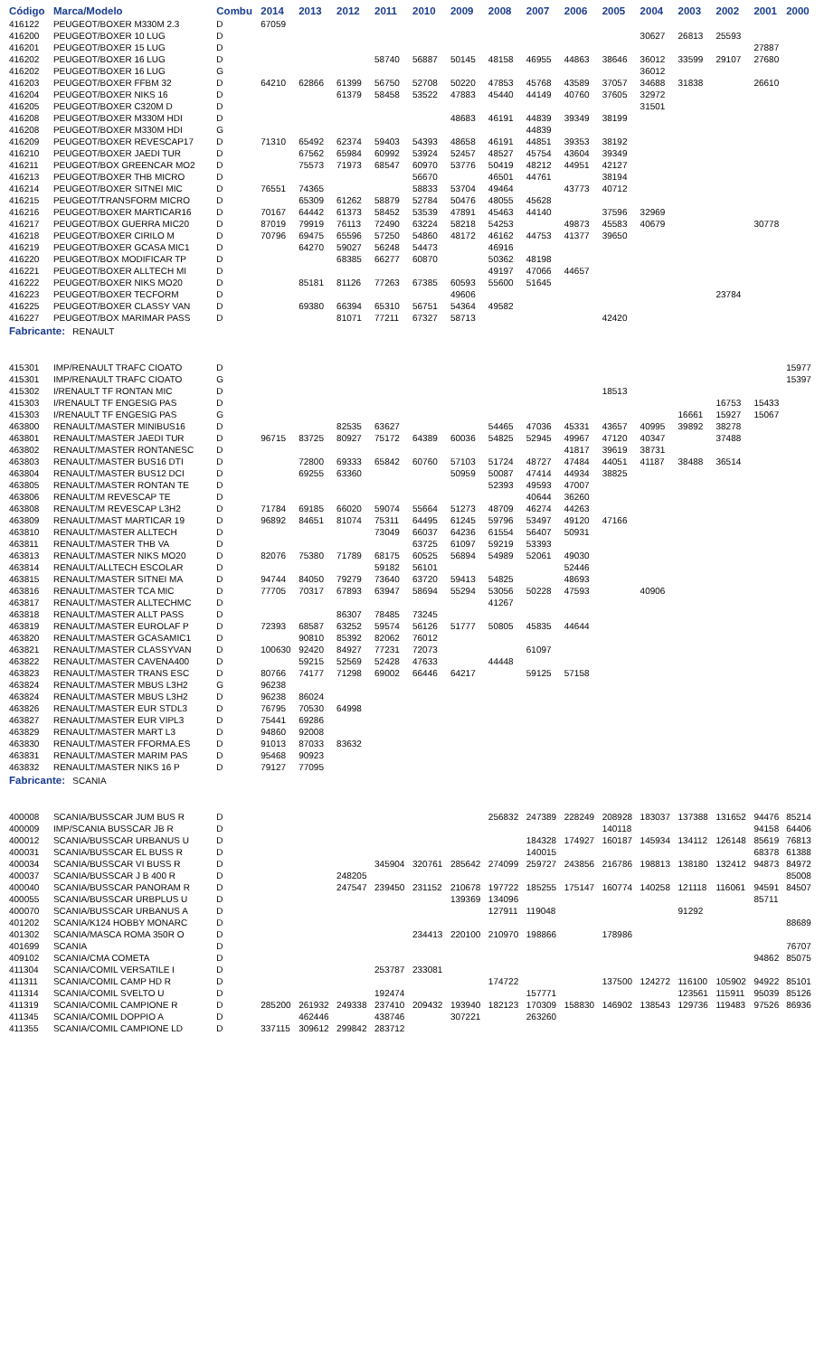| Código | Marca/Modelo | Combu | 2014 | 2013 | 2012 | 2011 | 2010 | 2009 | 2008 | 2007 | 2006 | 2005 | 2004 | 2003 | 2002 | 2001 | 2000 |
| --- | --- | --- | --- | --- | --- | --- | --- | --- | --- | --- | --- | --- | --- | --- | --- | --- | --- |
| 416122 | PEUGEOT/BOXER M330M 2.3 | D | 67059 | | | | | | | | | | | | | | |
| 416200 | PEUGEOT/BOXER 10 LUG | D | | | | | | | | | | | 30627 | 26813 | 25593 | | |
| 416201 | PEUGEOT/BOXER 15 LUG | D | | | | | | | | | | | | | | 27887 | |
| 416202 | PEUGEOT/BOXER 16 LUG | D | | | | 58740 | 56887 | 50145 | 48158 | 46955 | 44863 | 38646 | 36012 | 33599 | 29107 | 27680 | |
| 416202 | PEUGEOT/BOXER 16 LUG | G | | | | | | | | | | | 36012 | | | | |
| 416203 | PEUGEOT/BOXER FFBM 32 | D | 64210 | 62866 | 61399 | 56750 | 52708 | 50220 | 47853 | 45768 | 43589 | 37057 | 34688 | 31838 | | 26610 | |
| 416204 | PEUGEOT/BOXER NIKS 16 | D | | | 61379 | 58458 | 53522 | 47883 | 45440 | 44149 | 40760 | 37605 | 32972 | | | | |
| 416205 | PEUGEOT/BOXER C320M D | D | | | | | | | | | | | 31501 | | | | |
| 416208 | PEUGEOT/BOXER M330M HDI | D | | | | | | 48683 | 46191 | 44839 | 39349 | 38199 | | | | | |
| 416208 | PEUGEOT/BOXER M330M HDI | G | | | | | | | | 44839 | | | | | | | |
| 416209 | PEUGEOT/BOXER REVESCAP17 | D | 71310 | 65492 | 62374 | 59403 | 54393 | 48658 | 46191 | 44851 | 39353 | 38192 | | | | | |
| 416210 | PEUGEOT/BOXER JAEDI TUR | D | | 67562 | 65984 | 60992 | 53924 | 52457 | 48527 | 45754 | 43604 | 39349 | | | | | |
| 416211 | PEUGEOT/BOX GREENCAR MO2 | D | | 75573 | 71973 | 68547 | 60970 | 53776 | 50419 | 48212 | 44951 | 42127 | | | | | |
| 416213 | PEUGEOT/BOXER THB MICRO | D | | | | | 56670 | | 46501 | 44761 | | 38194 | | | | | |
| 416214 | PEUGEOT/BOXER SITNEI MIC | D | 76551 | 74365 | | | 58833 | 53704 | 49464 | | 43773 | 40712 | | | | | |
| 416215 | PEUGEOT/TRANSFORM MICRO | D | | 65309 | 61262 | 58879 | 52784 | 50476 | 48055 | 45628 | | | | | | | |
| 416216 | PEUGEOT/BOXER MARTICAR16 | D | 70167 | 64442 | 61373 | 58452 | 53539 | 47891 | 45463 | 44140 | | 37596 | 32969 | | | | |
| 416217 | PEUGEOT/BOX GUERRA MIC20 | D | 87019 | 79919 | 76113 | 72490 | 63224 | 58218 | 54253 | | 49873 | 45583 | 40679 | | | 30778 | |
| 416218 | PEUGEOT/BOXER CIRILO M | D | 70796 | 69475 | 65596 | 57250 | 54860 | 48172 | 46162 | 44753 | 41377 | 39650 | | | | | |
| 416219 | PEUGEOT/BOXER GCASA MIC1 | D | | 64270 | 59027 | 56248 | 54473 | | 46916 | | | | | | | | |
| 416220 | PEUGEOT/BOX MODIFICAR TP | D | | | 68385 | 66277 | 60870 | | 50362 | 48198 | | | | | | | |
| 416221 | PEUGEOT/BOXER ALLTECH MI | D | | | | | | | 49197 | 47066 | 44657 | | | | | | |
| 416222 | PEUGEOT/BOXER NIKS MO20 | D | | 85181 | 81126 | 77263 | 67385 | 60593 | 55600 | 51645 | | | | | | | |
| 416223 | PEUGEOT/BOXER TECFORM | D | | | | | | 49606 | | | | | | | 23784 | | |
| 416225 | PEUGEOT/BOXER CLASSY VAN | D | | 69380 | 66394 | 65310 | 56751 | 54364 | 49582 | | | | | | | | |
| 416227 | PEUGEOT/BOX MARIMAR PASS | D | | | 81071 | 77211 | 67327 | 58713 | | | | 42420 | | | | | |
| Fabricante: RENAULT | | | | | | | | | | | | | | | | | |
| 415301 | IMP/RENAULT TRAFC CIOATO | D | | | | | | | | | | | | | | | 15977 |
| 415301 | IMP/RENAULT TRAFC CIOATO | G | | | | | | | | | | | | | | | 15397 |
| 415302 | I/RENAULT TF RONTAN MIC | D | | | | | | | | | | 18513 | | | | | |
| 415303 | I/RENAULT TF ENGESIG PAS | D | | | | | | | | | | | | | 16753 | 15433 | |
| 415303 | I/RENAULT TF ENGESIG PAS | G | | | | | | | | | | | | 16661 | 15927 | 15067 | |
| 463800 | RENAULT/MASTER MINIBUS16 | D | | | 82535 | 63627 | | | 54465 | 47036 | 45331 | 43657 | 40995 | 39892 | 38278 | | |
| 463801 | RENAULT/MASTER JAEDI TUR | D | 96715 | 83725 | 80927 | 75172 | 64389 | 60036 | 54825 | 52945 | 49967 | 47120 | 40347 | | 37488 | | |
| 463802 | RENAULT/MASTER RONTANESC | D | | | | | | | | | 41817 | 39619 | 38731 | | | | |
| 463803 | RENAULT/MASTER BUS16 DTI | D | | 72800 | 69333 | 65842 | 60760 | 57103 | 51724 | 48727 | 47484 | 44051 | 41187 | 38488 | 36514 | | |
| 463804 | RENAULT/MASTER BUS12 DCI | D | | 69255 | 63360 | | | 50959 | 50087 | 47414 | 44934 | 38825 | | | | | |
| 463805 | RENAULT/MASTER RONTAN TE | D | | | | | | | 52393 | 49593 | 47007 | | | | | | |
| 463806 | RENAULT/M REVESCAP TE | D | | | | | | | | 40644 | 36260 | | | | | | |
| 463808 | RENAULT/M REVESCAP L3H2 | D | 71784 | 69185 | 66020 | 59074 | 55664 | 51273 | 48709 | 46274 | 44263 | | | | | | |
| 463809 | RENAULT/MAST MARTICAR 19 | D | 96892 | 84651 | 81074 | 75311 | 64495 | 61245 | 59796 | 53497 | 49120 | 47166 | | | | | |
| 463810 | RENAULT/MASTER ALLTECH | D | | | | 73049 | 66037 | 64236 | 61554 | 56407 | 50931 | | | | | | |
| 463811 | RENAULT/MASTER THB VA | D | | | | | 63725 | 61097 | 59219 | 53393 | | | | | | | |
| 463813 | RENAULT/MASTER NIKS MO20 | D | 82076 | 75380 | 71789 | 68175 | 60525 | 56894 | 54989 | 52061 | 49030 | | | | | | |
| 463814 | RENAULT/ALLTECH ESCOLAR | D | | | | 59182 | 56101 | | | | 52446 | | | | | | |
| 463815 | RENAULT/MASTER SITNEI MA | D | 94744 | 84050 | 79279 | 73640 | 63720 | 59413 | 54825 | | 48693 | | | | | | |
| 463816 | RENAULT/MASTER TCA MIC | D | 77705 | 70317 | 67893 | 63947 | 58694 | 55294 | 53056 | 50228 | 47593 | | 40906 | | | | |
| 463817 | RENAULT/MASTER ALLTECHMC | D | | | | | | | 41267 | | | | | | | | |
| 463818 | RENAULT/MASTER ALLT PASS | D | | | 86307 | 78485 | 73245 | | | | | | | | | | |
| 463819 | RENAULT/MASTER EUROLAF P | D | 72393 | 68587 | 63252 | 59574 | 56126 | 51777 | 50805 | 45835 | 44644 | | | | | | |
| 463820 | RENAULT/MASTER GCASAMIC1 | D | | 90810 | 85392 | 82062 | 76012 | | | | | | | | | | |
| 463821 | RENAULT/MASTER CLASSYVAN | D | 100630 | 92420 | 84927 | 77231 | 72073 | | | 61097 | | | | | | | |
| 463822 | RENAULT/MASTER CAVENA400 | D | | 59215 | 52569 | 52428 | 47633 | | 44448 | | | | | | | | |
| 463823 | RENAULT/MASTER TRANS ESC | D | 80766 | 74177 | 71298 | 69002 | 66446 | 64217 | | 59125 | 57158 | | | | | | |
| 463824 | RENAULT/MASTER MBUS L3H2 | G | 96238 | | | | | | | | | | | | | | |
| 463824 | RENAULT/MASTER MBUS L3H2 | D | 96238 | 86024 | | | | | | | | | | | | | |
| 463826 | RENAULT/MASTER EUR STDL3 | D | 76795 | 70530 | 64998 | | | | | | | | | | | | |
| 463827 | RENAULT/MASTER EUR VIPL3 | D | 75441 | 69286 | | | | | | | | | | | | | |
| 463829 | RENAULT/MASTER MART L3 | D | 94860 | 92008 | | | | | | | | | | | | | |
| 463830 | RENAULT/MASTER FFORMA.ES | D | 91013 | 87033 | 83632 | | | | | | | | | | | | |
| 463831 | RENAULT/MASTER MARIM PAS | D | 95468 | 90923 | | | | | | | | | | | | | |
| 463832 | RENAULT/MASTER NIKS 16 P | D | 79127 | 77095 | | | | | | | | | | | | | |
| Fabricante: SCANIA | | | | | | | | | | | | | | | | | |
| 400008 | SCANIA/BUSSCAR JUM BUS R | D | | | | | | | 256832 | 247389 | 228249 | 208928 | 183037 | 137388 | 131652 | 94476 | 85214 |
| 400009 | IMP/SCANIA BUSSCAR JB R | D | | | | | | | | | | 140118 | | | | 94158 | 64406 |
| 400012 | SCANIA/BUSSCAR URBANUS U | D | | | | | | | | 184328 | 174927 | 160187 | 145934 | 134112 | 126148 | 85619 | 76813 |
| 400031 | SCANIA/BUSSCAR EL BUSS R | D | | | | | | | | 140015 | | | | | | 68378 | 61388 |
| 400034 | SCANIA/BUSSCAR VI BUSS R | D | | | | 345904 | 320761 | 285642 | 274099 | 259727 | 243856 | 216786 | 198813 | 138180 | 132412 | 94873 | 84972 |
| 400037 | SCANIA/BUSSCAR J B 400 R | D | | | 248205 | | | | | | | | | | | | 85008 |
| 400040 | SCANIA/BUSSCAR PANORAM R | D | | | 247547 | 239450 | 231152 | 210678 | 197722 | 185255 | 175147 | 160774 | 140258 | 121118 | 116061 | 94591 | 84507 |
| 400055 | SCANIA/BUSSCAR URBPLUS U | D | | | | | | 139369 | 134096 | | | | | | | 85711 | |
| 400070 | SCANIA/BUSSCAR URBANUS A | D | | | | | | | 127911 | 119048 | | | | 91292 | | | |
| 401202 | SCANIA/K124 HOBBY MONARC | D | | | | | | | | | | | | | | | 88689 |
| 401302 | SCANIA/MASCA ROMA 350R O | D | | | | | 234413 | 220100 | 210970 | 198866 | | 178986 | | | | | |
| 401699 | SCANIA | D | | | | | | | | | | | | | | | 76707 |
| 409102 | SCANIA/CMA COMETA | D | | | | | | | | | | | | | | 94862 | 85075 |
| 411304 | SCANIA/COMIL VERSATILE I | D | | | | 253787 | 233081 | | | | | | | | | | |
| 411311 | SCANIA/COMIL CAMP HD R | D | | | | | | | 174722 | | | 137500 | 124272 | 116100 | 105902 | 94922 | 85101 |
| 411314 | SCANIA/COMIL SVELTO U | D | | | | 192474 | | | | 157771 | | | | 123561 | 115911 | 95039 | 85126 |
| 411319 | SCANIA/COMIL CAMPIONE R | D | 285200 | 261932 | 249338 | 237410 | 209432 | 193940 | 182123 | 170309 | 158830 | 146902 | 138543 | 129736 | 119483 | 97526 | 86936 |
| 411345 | SCANIA/COMIL DOPPIO A | D | | 462446 | | 438746 | | 307221 | | 263260 | | | | | | | |
| 411355 | SCANIA/COMIL CAMPIONE LD | D | 337115 | 309612 | 299842 | 283712 | | | | | | | | | | | |